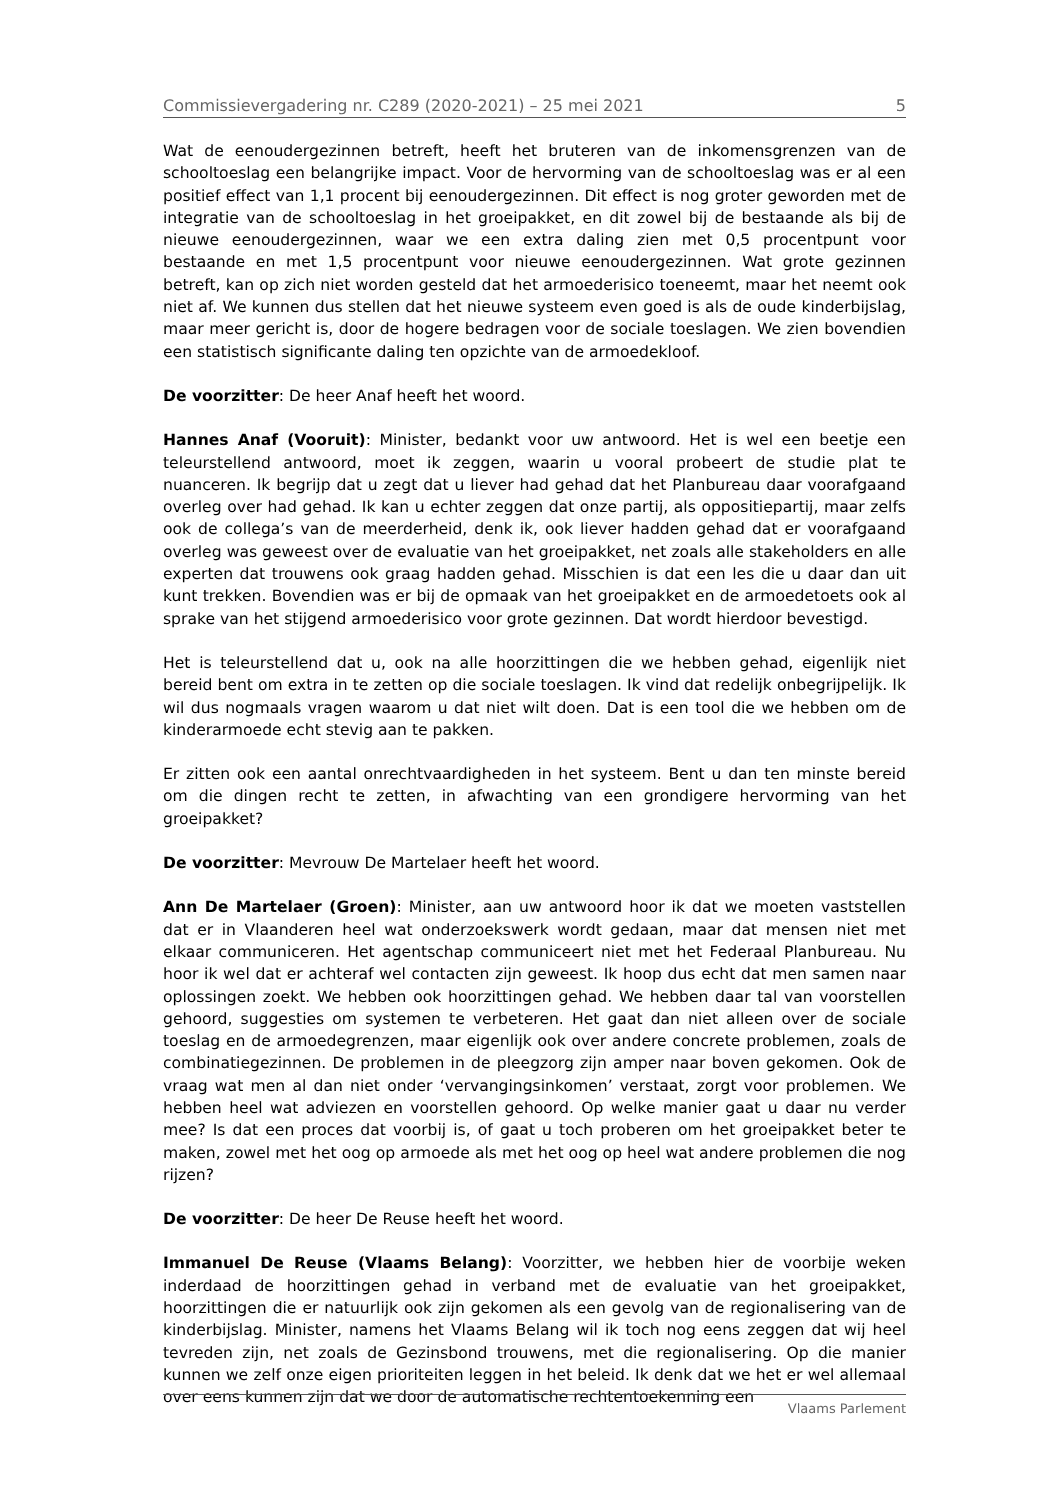Commissievergadering nr. C289 (2020-2021) – 25 mei 2021 5
Wat de eenoudergezinnen betreft, heeft het bruteren van de inkomensgrenzen van de schooltoeslag een belangrijke impact. Voor de hervorming van de schooltoeslag was er al een positief effect van 1,1 procent bij eenoudergezinnen. Dit effect is nog groter geworden met de integratie van de schooltoeslag in het groeipakket, en dit zowel bij de bestaande als bij de nieuwe eenoudergezinnen, waar we een extra daling zien met 0,5 procentpunt voor bestaande en met 1,5 procentpunt voor nieuwe eenoudergezinnen. Wat grote gezinnen betreft, kan op zich niet worden gesteld dat het armoederisico toeneemt, maar het neemt ook niet af. We kunnen dus stellen dat het nieuwe systeem even goed is als de oude kinderbijslag, maar meer gericht is, door de hogere bedragen voor de sociale toeslagen. We zien bovendien een statistisch significante daling ten opzichte van de armoedekloof.
De voorzitter: De heer Anaf heeft het woord.
Hannes Anaf (Vooruit): Minister, bedankt voor uw antwoord. Het is wel een beetje een teleurstellend antwoord, moet ik zeggen, waarin u vooral probeert de studie plat te nuanceren. Ik begrijp dat u zegt dat u liever had gehad dat het Planbureau daar voorafgaand overleg over had gehad. Ik kan u echter zeggen dat onze partij, als oppositiepartij, maar zelfs ook de collega’s van de meerderheid, denk ik, ook liever hadden gehad dat er voorafgaand overleg was geweest over de evaluatie van het groeipakket, net zoals alle stakeholders en alle experten dat trouwens ook graag hadden gehad. Misschien is dat een les die u daar dan uit kunt trekken. Bovendien was er bij de opmaak van het groeipakket en de armoedetoets ook al sprake van het stijgend armoederisico voor grote gezinnen. Dat wordt hierdoor bevestigd.
Het is teleurstellend dat u, ook na alle hoorzittingen die we hebben gehad, eigenlijk niet bereid bent om extra in te zetten op die sociale toeslagen. Ik vind dat redelijk onbegrijpelijk. Ik wil dus nogmaals vragen waarom u dat niet wilt doen. Dat is een tool die we hebben om de kinderarmoede echt stevig aan te pakken.
Er zitten ook een aantal onrechtvaardigheden in het systeem. Bent u dan ten minste bereid om die dingen recht te zetten, in afwachting van een grondigere hervorming van het groeipakket?
De voorzitter: Mevrouw De Martelaer heeft het woord.
Ann De Martelaer (Groen): Minister, aan uw antwoord hoor ik dat we moeten vaststellen dat er in Vlaanderen heel wat onderzoekswerk wordt gedaan, maar dat mensen niet met elkaar communiceren. Het agentschap communiceert niet met het Federaal Planbureau. Nu hoor ik wel dat er achteraf wel contacten zijn geweest. Ik hoop dus echt dat men samen naar oplossingen zoekt. We hebben ook hoorzittingen gehad. We hebben daar tal van voorstellen gehoord, suggesties om systemen te verbeteren. Het gaat dan niet alleen over de sociale toeslag en de armoedegrenzen, maar eigenlijk ook over andere concrete problemen, zoals de combinatiegezinnen. De problemen in de pleegzorg zijn amper naar boven gekomen. Ook de vraag wat men al dan niet onder ‘vervangingsinkomen’ verstaat, zorgt voor problemen. We hebben heel wat adviezen en voorstellen gehoord. Op welke manier gaat u daar nu verder mee? Is dat een proces dat voorbij is, of gaat u toch proberen om het groeipakket beter te maken, zowel met het oog op armoede als met het oog op heel wat andere problemen die nog rijzen?
De voorzitter: De heer De Reuse heeft het woord.
Immanuel De Reuse (Vlaams Belang): Voorzitter, we hebben hier de voorbije weken inderdaad de hoorzittingen gehad in verband met de evaluatie van het groeipakket, hoorzittingen die er natuurlijk ook zijn gekomen als een gevolg van de regionalisering van de kinderbijslag. Minister, namens het Vlaams Belang wil ik toch nog eens zeggen dat wij heel tevreden zijn, net zoals de Gezinsbond trouwens, met die regionalisering. Op die manier kunnen we zelf onze eigen prioriteiten leggen in het beleid. Ik denk dat we het er wel allemaal over eens kunnen zijn dat we door de automatische rechtentoekenning een
Vlaams Parlement